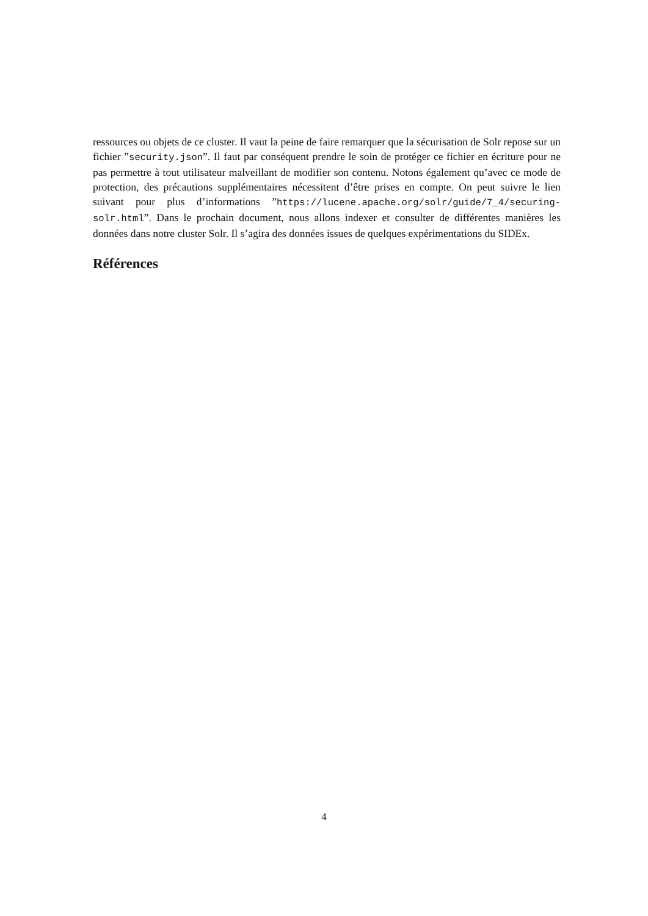ressources ou objets de ce cluster. Il vaut la peine de faire remarquer que la sécurisation de Solr repose sur un fichier ”security.json”. Il faut par conséquent prendre le soin de protéger ce fichier en écriture pour ne pas permettre à tout utilisateur malveillant de modifier son contenu. Notons également qu’avec ce mode de protection, des précautions supplémentaires nécessitent d’être prises en compte. On peut suivre le lien suivant pour plus d’informations ”https://lucene.apache.org/solr/guide/7_4/securing-solr.html”. Dans le prochain document, nous allons indexer et consulter de différentes manières les données dans notre cluster Solr. Il s’agira des données issues de quelques expérimentations du SIDEx.
Références
4